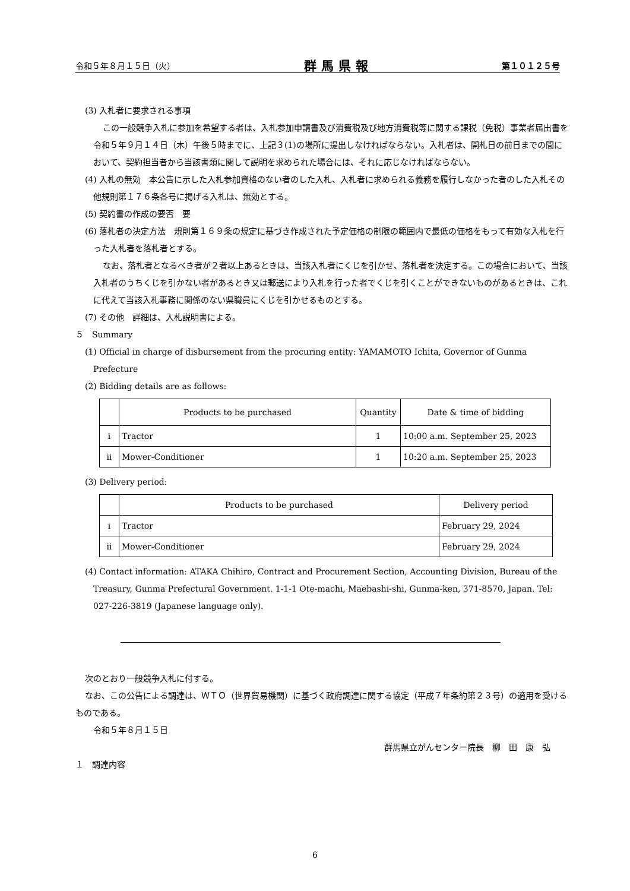令和５年８月１５日（火） 群馬県報 第１０１２５号
(3) 入札者に要求される事項
この一般競争入札に参加を希望する者は、入札参加申請書及び消費税及び地方消費税等に関する課税（免税）事業者届出書を令和５年９月１４日（木）午後５時までに、上記３(1)の場所に提出しなければならない。入札者は、開札日の前日までの間において、契約担当者から当該書類に関して説明を求められた場合には、それに応じなければならない。
(4) 入札の無効　本公告に示した入札参加資格のない者のした入札、入札者に求められる義務を履行しなかった者のした入札その他規則第１７６条各号に掲げる入札は、無効とする。
(5) 契約書の作成の要否　要
(6) 落札者の決定方法　規則第１６９条の規定に基づき作成された予定価格の制限の範囲内で最低の価格をもって有効な入札を行った入札者を落札者とする。
なお、落札者となるべき者が２者以上あるときは、当該入札者にくじを引かせ、落札者を決定する。この場合において、当該入札者のうちくじを引かない者があるとき又は郵送により入札を行った者でくじを引くことができないものがあるときは、これに代えて当該入札事務に関係のない県職員にくじを引かせるものとする。
(7) その他　詳細は、入札説明書による。
５　Summary
(1) Official in charge of disbursement from the procuring entity: YAMAMOTO Ichita, Governor of Gunma Prefecture
(2) Bidding details are as follows:
| | Products to be purchased | Quantity | Date & time of bidding |
| i | Tractor | 1 | 10:00 a.m. September 25, 2023 |
| ii | Mower-Conditioner | 1 | 10:20 a.m. September 25, 2023 |
(3) Delivery period:
| | Products to be purchased | Delivery period |
| i | Tractor | February 29, 2024 |
| ii | Mower-Conditioner | February 29, 2024 |
(4) Contact information: ATAKA Chihiro, Contract and Procurement Section, Accounting Division, Bureau of the Treasury, Gunma Prefectural Government. 1-1-1 Ote-machi, Maebashi-shi, Gunma-ken, 371-8570, Japan. Tel: 027-226-3819 (Japanese language only).
次のとおり一般競争入札に付する。
なお、この公告による調達は、ＷＴＯ（世界貿易機関）に基づく政府調達に関する協定（平成７年条約第２３号）の適用を受けるものである。
令和５年８月１５日
群馬県立がんセンター院長　柳　田　康　弘
１　調達内容
6